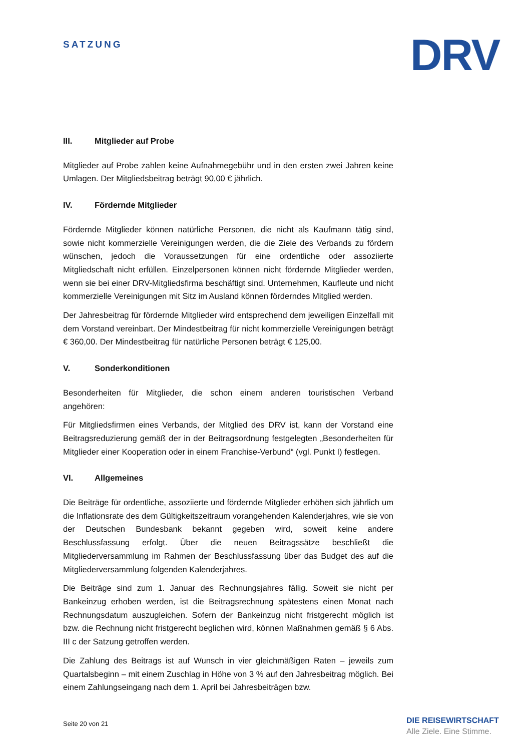SATZUNG
DRV
III. Mitglieder auf Probe
Mitglieder auf Probe zahlen keine Aufnahmegebühr und in den ersten zwei Jahren keine Umlagen. Der Mitgliedsbeitrag beträgt 90,00 € jährlich.
IV. Fördernde Mitglieder
Fördernde Mitglieder können natürliche Personen, die nicht als Kaufmann tätig sind, sowie nicht kommerzielle Vereinigungen werden, die die Ziele des Verbands zu fördern wünschen, jedoch die Voraussetzungen für eine ordentliche oder assoziierte Mitgliedschaft nicht erfüllen. Einzelpersonen können nicht fördernde Mitglieder werden, wenn sie bei einer DRV-Mitgliedsfirma beschäftigt sind. Unternehmen, Kaufleute und nicht kommerzielle Vereinigungen mit Sitz im Ausland können förderndes Mitglied werden.
Der Jahresbeitrag für fördernde Mitglieder wird entsprechend dem jeweiligen Einzelfall mit dem Vorstand vereinbart. Der Mindestbeitrag für nicht kommerzielle Vereinigungen beträgt € 360,00. Der Mindestbeitrag für natürliche Personen beträgt € 125,00.
V. Sonderkonditionen
Besonderheiten für Mitglieder, die schon einem anderen touristischen Verband angehören:
Für Mitgliedsfirmen eines Verbands, der Mitglied des DRV ist, kann der Vorstand eine Beitragsreduzierung gemäß der in der Beitragsordnung festgelegten „Besonderheiten für Mitglieder einer Kooperation oder in einem Franchise-Verbund“ (vgl. Punkt I) festlegen.
VI. Allgemeines
Die Beiträge für ordentliche, assoziierte und fördernde Mitglieder erhöhen sich jährlich um die Inflationsrate des dem Gültigkeitszeitraum vorangehenden Kalenderjahres, wie sie von der Deutschen Bundesbank bekannt gegeben wird, soweit keine andere Beschlussfassung erfolgt. Über die neuen Beitragssätze beschließt die Mitgliederversammlung im Rahmen der Beschlussfassung über das Budget des auf die Mitgliederversammlung folgenden Kalenderjahres.
Die Beiträge sind zum 1. Januar des Rechnungsjahres fällig. Soweit sie nicht per Bankeinzug erhoben werden, ist die Beitragsrechnung spätestens einen Monat nach Rechnungsdatum auszugleichen. Sofern der Bankeinzug nicht fristgerecht möglich ist bzw. die Rechnung nicht fristgerecht beglichen wird, können Maßnahmen gemäß § 6 Abs. III c der Satzung getroffen werden.
Die Zahlung des Beitrags ist auf Wunsch in vier gleichmäßigen Raten – jeweils zum Quartalsbeginn – mit einem Zuschlag in Höhe von 3 % auf den Jahresbeitrag möglich. Bei einem Zahlungseingang nach dem 1. April bei Jahresbeiträgen bzw.
Seite 20 von 21
DIE REISEWIRTSCHAFT
Alle Ziele. Eine Stimme.